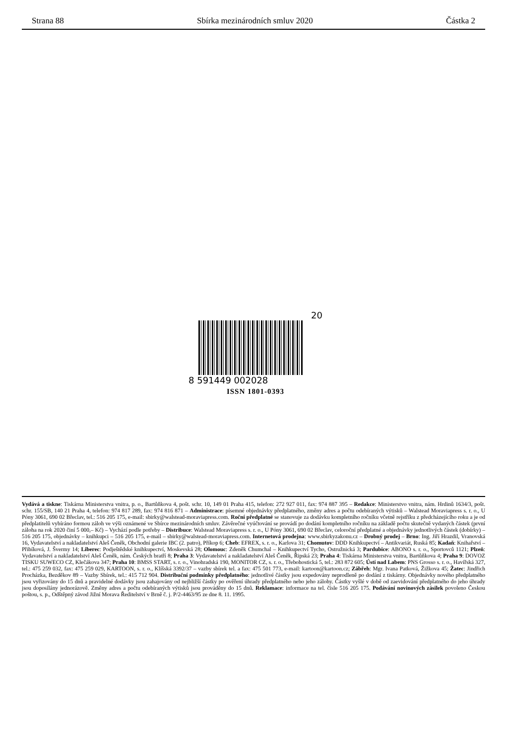Strana 88 Sbírka mezinárodních smluv 2020 Částka 2
20
8 591449 002028
ISSN 1801-0393
Vydává a tiskne: Tiskárna Ministerstva vnitra, p. o., Bartůňkova 4, pošt. schr. 10, 149 01 Praha 415, telefon: 272 927 011, fax: 974 887 395 – Redakce: Ministerstvo vnitra, nám. Hrdinů 1634/3, pošt. schr. 155/SB, 140 21 Praha 4, telefon: 974 817 289, fax: 974 816 871 – Administrace: písemné objednávky předplatného, změny adres a počtu odebíraných výtisků – Walstead Moraviapress s. r. o., U Póny 3061, 690 02 Břeclav, tel.: 516 205 175, e-mail: sbirky@walstead-moraviapress.com. Roční předplatné se stanovuje za dodávku kompletního ročníku včetně rejstříku z předcházejícího roku a je od předplatitelů vybíráno formou záloh ve výši oznámené ve Sbírce mezinárodních smluv. Závěrečné vyúčtování se provádí po dodání kompletního ročníku na základě počtu skutečně vydaných částek (první záloha na rok 2020 činí 5 000,– Kč) – Vychází podle potřeby – Distribuce: Walstead Moraviapress s. r. o., U Póny 3061, 690 02 Břeclav, celoroční předplatné a objednávky jednotlivých částek (dobírky) – 516 205 175, objednávky – knihkupci – 516 205 175, e-mail – sbirky@walstead-moraviapress.com. Internetová prodejna: www.sbirkyzakonu.cz – Drobný prodej – Brno: Ing. Jiří Hrazdil, Vranovská 16, Vydavatelství a nakladatelství Aleš Čeněk, Obchodní galerie IBC (2. patro), Příkop 6; Cheb: EFREX, s. r. o., Karlova 31; Chomutov: DDD Knihkupectví – Antikvariát, Ruská 85; Kadaň: Knihařství – Přibíková, J. Švermy 14; Liberec: Podještědské knihkupectví, Moskevská 28; Olomouc: Zdeněk Chumchal – Knihkupectví Tycho, Ostružnická 3; Pardubice: ABONO s. r. o., Sportovců 1121; Plzeň: Vydavatelství a nakladatelství Aleš Čeněk, nám. Českých bratří 8; Praha 3: Vydavatelství a nakladatelství Aleš Čeněk, Řipská 23; Praha 4: Tiskárna Ministerstva vnitra, Bartůňkova 4; Praha 9: DOVOZ TISKU SUWECO CZ, Klečákova 347; Praha 10: BMSS START, s. r. o., Vinohradská 190, MONITOR CZ, s. r. o., Třebohostická 5, tel.: 283 872 605; Ústí nad Labem: PNS Grosso s. r. o., Havířská 327, tel.: 475 259 032, fax: 475 259 029, KARTOON, s. r. o., Klíšská 3392/37 – vazby sbírek tel. a fax: 475 501 773, e-mail: kartoon@kartoon.cz; Zábřeh: Mgr. Ivana Patková, Žižkova 45; Žatec: Jindřich Procházka, Bezděkov 89 – Vazby Sbírek, tel.: 415 712 904. Distribuční podmínky předplatného: jednotlivé částky jsou expedovány neprodleně po dodání z tiskárny. Objednávky nového předplatného jsou vyřizovány do 15 dnů a pravidelné dodávky jsou zahajovány od nejbližší částky po ověření úhrady předplatného nebo jeho zálohy. Částky vyšlé v době od zaevidování předplatného do jeho úhrady jsou doposílány jednorázově. Změny adres a počtu odebíraných výtisků jsou prováděny do 15 dnů. Reklamace: informace na tel. čísle 516 205 175. Podávání novinových zásilek povoleno Českou poštou, s. p., Odštěpný závod Jižní Morava Ředitelství v Brně č. j. P/2-4463/95 ze dne 8. 11. 1995.